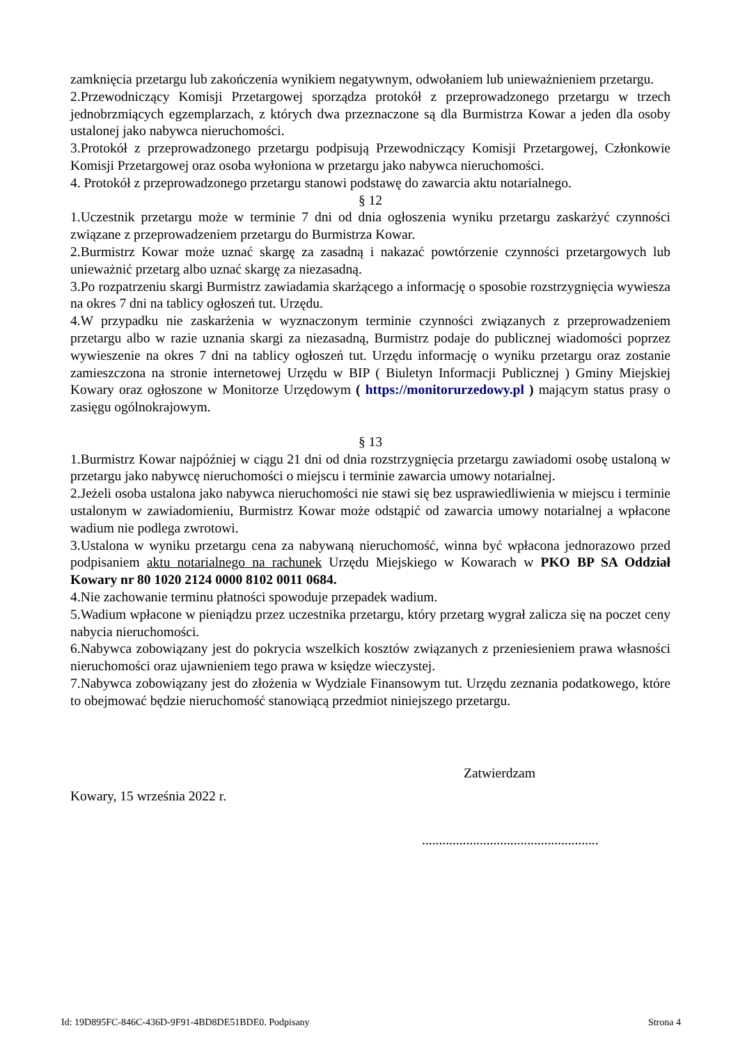zamknięcia przetargu lub zakończenia wynikiem negatywnym, odwołaniem lub unieważnieniem przetargu.
2.Przewodniczący Komisji Przetargowej sporządza protokół z przeprowadzonego przetargu w trzech jednobrzmiących egzemplarzach, z których dwa przeznaczone są dla Burmistrza Kowar a jeden dla osoby ustalonej jako nabywca nieruchomości.
3.Protokół z przeprowadzonego przetargu podpisują Przewodniczący Komisji Przetargowej, Członkowie Komisji Przetargowej oraz osoba wyłoniona w przetargu jako nabywca nieruchomości.
4. Protokół z przeprowadzonego przetargu stanowi podstawę do zawarcia aktu notarialnego.
§ 12
1.Uczestnik przetargu może w terminie 7 dni od dnia ogłoszenia wyniku przetargu zaskarżyć czynności związane z przeprowadzeniem przetargu do Burmistrza Kowar.
2.Burmistrz Kowar może uznać skargę za zasadną i nakazać powtórzenie czynności przetargowych lub unieważnić przetarg albo uznać skargę za niezasadną.
3.Po rozpatrzeniu skargi Burmistrz zawiadamia skarżącego a informację o sposobie rozstrzygnięcia wywiesza na okres 7 dni na tablicy ogłoszeń tut. Urzędu.
4.W przypadku nie zaskarżenia w wyznaczonym terminie czynności związanych z przeprowadzeniem przetargu albo w razie uznania skargi za niezasadną, Burmistrz podaje do publicznej wiadomości poprzez wywieszenie na okres 7 dni na tablicy ogłoszeń tut. Urzędu informację o wyniku przetargu oraz zostanie zamieszczona na stronie internetowej Urzędu w BIP ( Biuletyn Informacji Publicznej ) Gminy Miejskiej Kowary oraz ogłoszone w Monitorze Urzędowym ( https://monitorurzedowy.pl ) mającym status prasy o zasięgu ogólnokrajowym.
§ 13
1.Burmistrz Kowar najpóźniej w ciągu 21 dni od dnia rozstrzygnięcia przetargu zawiadomi osobę ustaloną w przetargu jako nabywcę nieruchomości o miejscu i terminie zawarcia umowy notarialnej.
2.Jeżeli osoba ustalona jako nabywca nieruchomości nie stawi się bez usprawiedliwienia w miejscu i terminie ustalonym w zawiadomieniu, Burmistrz Kowar może odstąpić od zawarcia umowy notarialnej a wpłacone wadium nie podlega zwrotowi.
3.Ustalona w wyniku przetargu cena za nabywaną nieruchomość, winna być wpłacona jednorazowo przed podpisaniem aktu notarialnego na rachunek Urzędu Miejskiego w Kowarach w PKO BP SA Oddział Kowary nr 80 1020 2124 0000 8102 0011 0684.
4.Nie zachowanie terminu płatności spowoduje przepadek wadium.
5.Wadium wpłacone w pieniądzu przez uczestnika przetargu, który przetarg wygrał zalicza się na poczet ceny nabycia nieruchomości.
6.Nabywca zobowiązany jest do pokrycia wszelkich kosztów związanych z przeniesieniem prawa własności nieruchomości oraz ujawnieniem tego prawa w księdze wieczystej.
7.Nabywca zobowiązany jest do złożenia w Wydziale Finansowym tut. Urzędu zeznania podatkowego, które to obejmować będzie nieruchomość stanowiącą przedmiot niniejszego przetargu.
Zatwierdzam
Kowary, 15 września 2022 r.
....................................................
Id: 19D895FC-846C-436D-9F91-4BD8DE51BDE0. Podpisany Strona 4